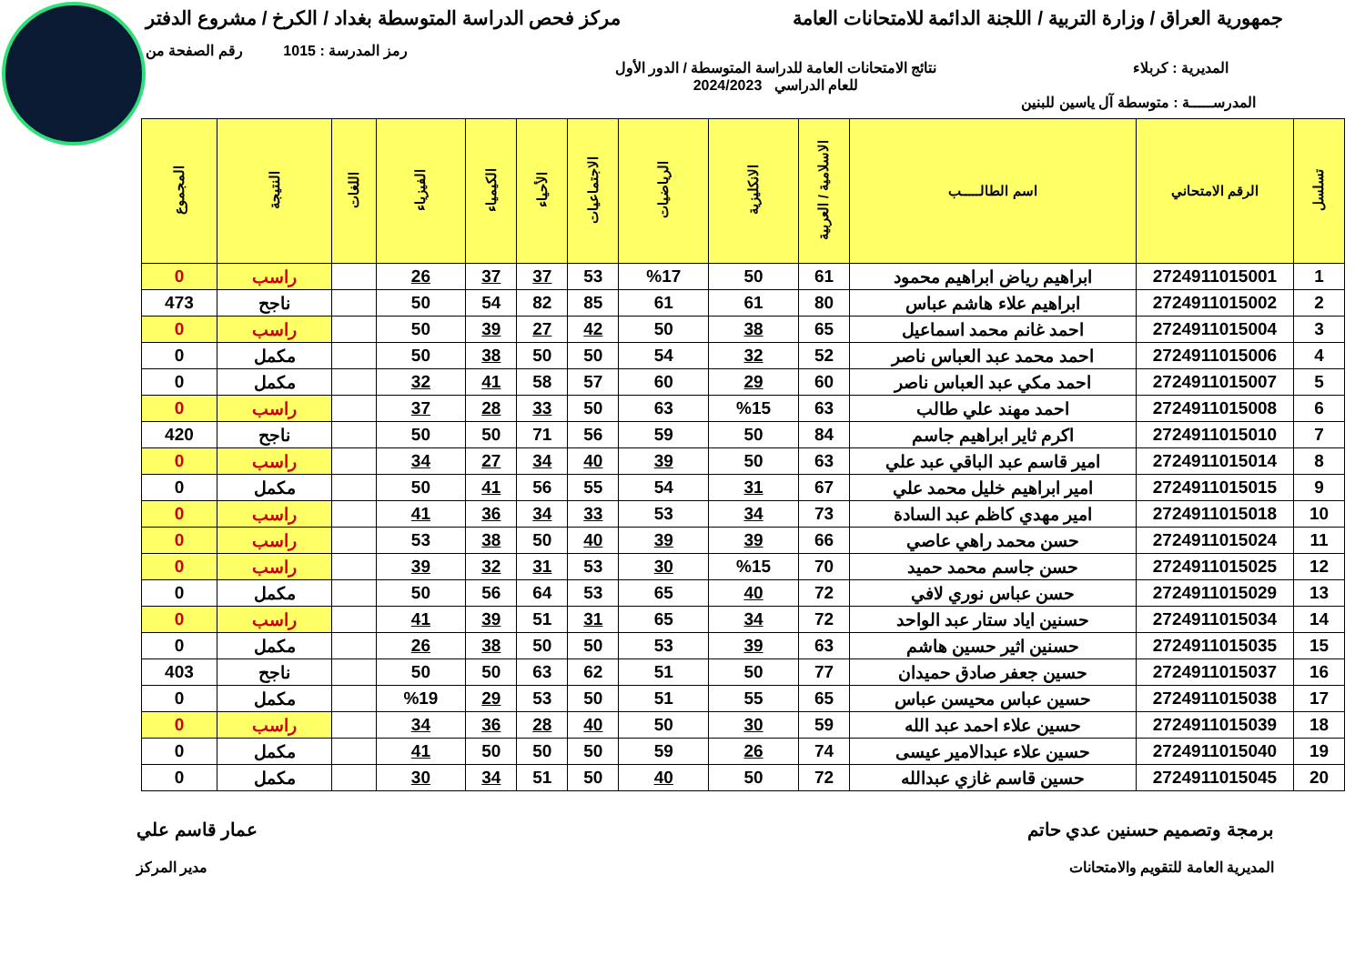جمهورية العراق / وزارة التربية / اللجنة الدائمة للامتحانات العامة
مركز فحص الدراسة المتوسطة بغداد / الكرخ / مشروع الدفتر
رمز المدرسة : 1015 رقم الصفحة من
المديرية : كربلاء نتائج الامتحانات العامة للدراسة المتوسطة / الدور الأول
للعام الدراسي 2024/2023
المدرســـــة : متوسطة آل ياسين للبنين
| تسلسل | الرقم الامتحاني | اسم الطالـــــب | الاسلامية / العربية | الانكليزية | الرياضيات | الاجتماعيات | الأحياء | الكيمياء | الفيزياء | اللغات | النتيجة | المجموع |
| --- | --- | --- | --- | --- | --- | --- | --- | --- | --- | --- | --- | --- |
| 1 | 2724911015001 | ابراهيم رياض ابراهيم محمود | 61 | 50 | %17 | 53 | 37 | 37 | 26 | | راسب | 0 |
| 2 | 2724911015002 | ابراهيم علاء هاشم عباس | 80 | 61 | 61 | 85 | 82 | 54 | 50 | | ناجح | 473 |
| 3 | 2724911015004 | احمد غانم محمد اسماعيل | 65 | 38 | 50 | 42 | 27 | 39 | 50 | | راسب | 0 |
| 4 | 2724911015006 | احمد محمد عبد العباس ناصر | 52 | 32 | 54 | 50 | 50 | 38 | 50 | | مكمل | 0 |
| 5 | 2724911015007 | احمد مكي عبد العباس ناصر | 60 | 29 | 60 | 57 | 58 | 41 | 32 | | مكمل | 0 |
| 6 | 2724911015008 | احمد مهند علي طالب | 63 | %15 | 63 | 50 | 33 | 28 | 37 | | راسب | 0 |
| 7 | 2724911015010 | اكرم ثاير ابراهيم جاسم | 84 | 50 | 59 | 56 | 71 | 50 | 50 | | ناجح | 420 |
| 8 | 2724911015014 | امير قاسم عبد الباقي عبد علي | 63 | 50 | 39 | 40 | 34 | 27 | 34 | | راسب | 0 |
| 9 | 2724911015015 | امير ابراهيم خليل محمد علي | 67 | 31 | 54 | 55 | 56 | 41 | 50 | | مكمل | 0 |
| 10 | 2724911015018 | امير مهدي كاظم عبد السادة | 73 | 34 | 53 | 33 | 34 | 36 | 41 | | راسب | 0 |
| 11 | 2724911015024 | حسن محمد راهي عاصي | 66 | 39 | 39 | 40 | 50 | 38 | 53 | | راسب | 0 |
| 12 | 2724911015025 | حسن جاسم محمد حميد | 70 | %15 | 30 | 53 | 31 | 32 | 39 | | راسب | 0 |
| 13 | 2724911015029 | حسن عباس نوري لافي | 72 | 40 | 65 | 53 | 64 | 56 | 50 | | مكمل | 0 |
| 14 | 2724911015034 | حسنين اياد ستار عبد الواحد | 72 | 34 | 65 | 31 | 51 | 39 | 41 | | راسب | 0 |
| 15 | 2724911015035 | حسنين اثير حسين هاشم | 63 | 39 | 53 | 50 | 50 | 38 | 26 | | مكمل | 0 |
| 16 | 2724911015037 | حسين جعفر صادق حميدان | 77 | 50 | 51 | 62 | 63 | 50 | 50 | | ناجح | 403 |
| 17 | 2724911015038 | حسين عباس محيسن عباس | 65 | 55 | 51 | 50 | 53 | 29 | %19 | | مكمل | 0 |
| 18 | 2724911015039 | حسين علاء احمد عبد الله | 59 | 30 | 50 | 40 | 28 | 36 | 34 | | راسب | 0 |
| 19 | 2724911015040 | حسين علاء عبدالامير عيسى | 74 | 26 | 59 | 50 | 50 | 50 | 41 | | مكمل | 0 |
| 20 | 2724911015045 | حسين قاسم غازي عبدالله | 72 | 50 | 40 | 50 | 51 | 34 | 30 | | مكمل | 0 |
برمجة وتصميم حسنين عدي حاتم عمار قاسم علي
المديرية العامة للتقويم والامتحانات
مدير المركز